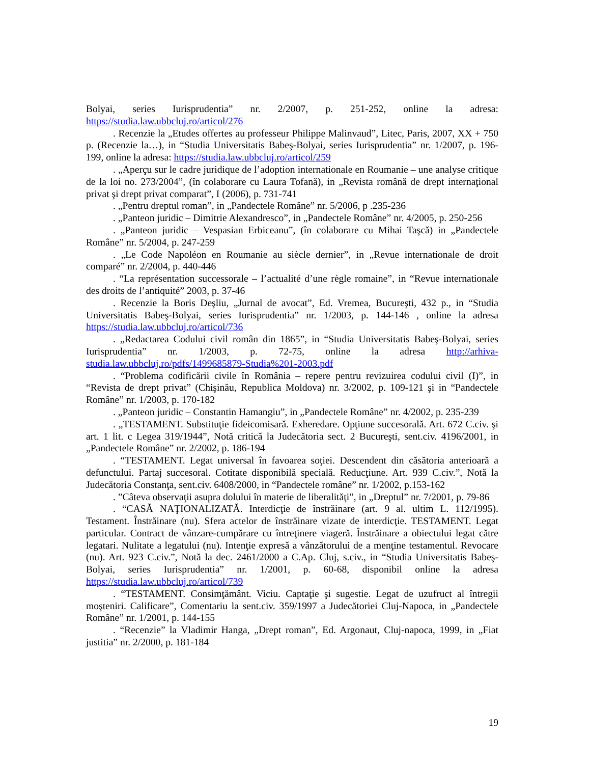Bolyai, series Iurisprudentia” nr. 2/2007, p. 251-252, online la adresa: https://studia.law.ubbcluj.ro/articol/276
. Recenzie la „Etudes offertes au professeur Philippe Malinvaud”, Litec, Paris, 2007, XX + 750 p. (Recenzie la…), in “Studia Universitatis Babeş-Bolyai, series Iurisprudentia” nr. 1/2007, p. 196-199, online la adresa: https://studia.law.ubbcluj.ro/articol/259
. „Aperçu sur le cadre juridique de l’adoption internationale en Roumanie – une analyse critique de la loi no. 273/2004”, (în colaborare cu Laura Tofană), in „Revista română de drept internaţional privat şi drept privat comparat”, I (2006), p. 731-741
. „Pentru dreptul roman”, in „Pandectele Române” nr. 5/2006, p .235-236
. „Panteon juridic – Dimitrie Alexandresco”, in „Pandectele Române” nr. 4/2005, p. 250-256
. „Panteon juridic – Vespasian Erbiceanu”, (în colaborare cu Mihai Taşcă) in „Pandectele Române” nr. 5/2004, p. 247-259
. „Le Code Napoléon en Roumanie au siècle dernier”, in „Revue internationale de droit comparé” nr. 2/2004, p. 440-446
. “La représentation successorale – l’actualité d’une règle romaine”, in “Revue internationale des droits de l’antiquité” 2003, p. 37-46
. Recenzie la Boris Deşliu, „Jurnal de avocat”, Ed. Vremea, Bucureşti, 432 p., in “Studia Universitatis Babeş-Bolyai, series Iurisprudentia” nr. 1/2003, p. 144-146 , online la adresa https://studia.law.ubbcluj.ro/articol/736
. „Redactarea Codului civil român din 1865”, in “Studia Universitatis Babeş-Bolyai, series Iurisprudentia” nr. 1/2003, p. 72-75, online la adresa http://arhiva-studia.law.ubbcluj.ro/pdfs/1499685879-Studia%201-2003.pdf
. “Problema codificării civile în România – repere pentru revizuirea codului civil (I)”, in “Revista de drept privat” (Chişinău, Republica Moldova) nr. 3/2002, p. 109-121 şi in “Pandectele Române” nr. 1/2003, p. 170-182
. „Panteon juridic – Constantin Hamangiu”, in „Pandectele Române” nr. 4/2002, p. 235-239
. „TESTAMENT. Substituţie fideicomisară. Exheredare. Opţiune succesorală. Art. 672 C.civ. şi art. 1 lit. c Legea 319/1944”, Notă critică la Judecătoria sect. 2 Bucureşti, sent.civ. 4196/2001, in „Pandectele Române” nr. 2/2002, p. 186-194
. “TESTAMENT. Legat universal în favoarea soţiei. Descendent din căsătoria anterioară a defunctului. Partaj succesoral. Cotitate disponibilă specială. Reducţiune. Art. 939 C.civ.”, Notă la Judecătoria Constanţa, sent.civ. 6408/2000, in “Pandectele române” nr. 1/2002, p.153-162
. ”Câteva observaţii asupra dolului în materie de liberalităţi”, in „Dreptul” nr. 7/2001, p. 79-86
. “CASĂ NAŢIONALIZATĂ. Interdicţie de înstrăinare (art. 9 al. ultim L. 112/1995). Testament. Înstrăinare (nu). Sfera actelor de înstrăinare vizate de interdicţie. TESTAMENT. Legat particular. Contract de vânzare-cumpărare cu întreţinere viageră. Înstrăinare a obiectului legat către legatari. Nulitate a legatului (nu). Intenţie expresă a vânzătorului de a menţine testamentul. Revocare (nu). Art. 923 C.civ.”, Notă la dec. 2461/2000 a C.Ap. Cluj, s.civ., in “Studia Universitatis Babeş-Bolyai, series Iurisprudentia” nr. 1/2001, p. 60-68, disponibil online la adresa https://studia.law.ubbcluj.ro/articol/739
. “TESTAMENT. Consimţământ. Viciu. Captaţie şi sugestie. Legat de uzufruct al întregii moşteniri. Calificare”, Comentariu la sent.civ. 359/1997 a Judecătoriei Cluj-Napoca, in „Pandectele Române” nr. 1/2001, p. 144-155
. “Recenzie” la Vladimir Hanga, „Drept roman”, Ed. Argonaut, Cluj-napoca, 1999, in „Fiat justitia” nr. 2/2000, p. 181-184
19